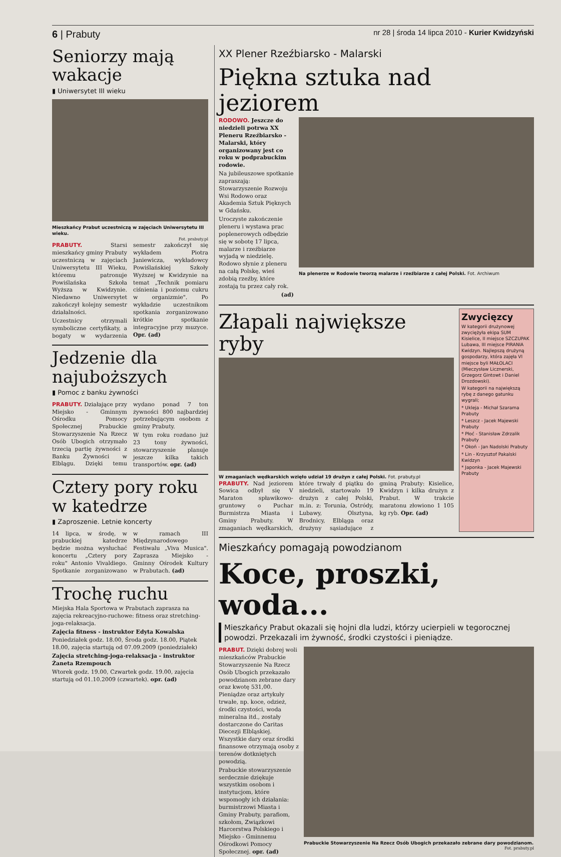6 | Prabuty nr 28 | środa 14 lipca 2010 - Kurier Kwidzyński
Seniorzy mają wakacje
▮ Uniwersytet III wieku
Mieszkańcy Prabut uczestniczą w zajęciach Uniwersytetu III wieku.
Fot. prabuty.pl
PRABUTY. Starsi mieszkańcy gminy Prabuty uczestniczą w zajęciach Uniwersytetu III Wieku, któremu patronuje Powiślańska Szkoła Wyższa w Kwidzynie. Niedawno Uniwersytet zakończył kolejny semestr działalności.
Uczestnicy otrzymali symboliczne certyfikaty, a bogaty w wydarzenia semestr zakończył się wykładem Piotra Janiewicza, wykładowcy Powiślańskiej Szkoły Wyższej w Kwidzynie na temat „Technik pomiaru ciśnienia i poziomu cukru w organizmie". Po wykładzie uczestnikom spotkania zorganizowano krótkie spotkanie integracyjne przy muzyce. Opr. (ad)
Jedzenie dla najuboższych
▮ Pomoc z banku żywności
PRABUTY. Działające przy Miejsko - Gminnym Ośrodku Pomocy Społecznej Prabuckie Stowarzyszenie Na Rzecz Osób Ubogich otrzymało trzecią partię żywności z Banku Żywności w Elblągu. Dzięki temu wydano ponad 7 ton żywności 800 najbardziej potrzebującym osobom z gminy Prabuty.
W tym roku rozdano już 23 tony żywności, stowarzyszenie planuje jeszcze kilka takich transportów. opr. (ad)
Cztery pory roku w katedrze
▮ Zaproszenie. Letnie koncerty
14 lipca, w środę, w prabuckiej katedrze będzie można wysłuchać koncertu „Cztery pory roku" Antonio Vivaldiego. Spotkanie zorganizowano w ramach III Międzynarodowego Festiwalu „Viva Musica". Zaprasza Miejsko - Gminny Ośrodek Kultury w Prabutach. (ad)
Trochę ruchu
Miejska Hala Sportowa w Prabutach zaprasza na zajęcia rekreacyjno-ruchowe: fitness oraz stretching-joga-relaksacja.
Zajęcia fitness - instruktor Edyta Kowalska
Poniedziałek godz. 18.00, Środa godz. 18.00, Piątek 18.00, zajęcia startują od 07.09.2009 (poniedziałek)
Zajęcia stretching-joga-relaksacja - instruktor Żaneta Rzempouch
Wtorek godz. 19.00, Czwartek godz. 19.00, zajęcia startują od 01.10.2009 (czwartek). opr. (ad)
XX Plener Rzeźbiarsko - Malarski
Piękna sztuka nad jeziorem
RODOWO. Jeszcze do niedzieli potrwa XX Pleneru Rzeźbiarsko - Malarski, który organizowany jest co roku w podprabuckim rodowie.
Na jubileuszowe spotkanie zapraszają: Stowarzyszenie Rozwoju Wsi Rodowo oraz Akademia Sztuk Pięknych w Gdańsku.
Uroczyste zakończenie pleneru i wystawa prac poplenerowych odbędzie się w sobotę 17 lipca, malarze i rzeźbiarze wyjadą w niedzielę. Rodowo słynie z pleneru na całą Polskę, wieś zdobią rzeźby, które zostają tu przez cały rok.
(ad)
Na plenerze w Rodowie tworzą malarze i rzeźbiarze z całej Polski. Fot. Archiwum
Złapali największe ryby
W zmaganiach wędkarskich wzięło udział 19 drużyn z całej Polski. Fot. prabuty.pl
PRABUTY. Nad jeziorem Sowica odbył się V Maraton spławikowo-gruntowy o Puchar Burmistrza Miasta i Gminy Prabuty. W zmaganiach wędkarskich, które trwały d piątku do niedzieli, startowało 19 drużyn z całej Polski, m.in. z: Torunia, Ostródy, Lubawy, Olsztyna, Brodnicy, Elbląga oraz drużyny sąsiadujące z gminą Prabuty: Kisielice, Kwidzyn i kilka drużyn z Prabut. W trakcie maratonu złowiono 1 105 kg ryb. Opr. (ad)
Zwycięzcy
W kategorii drużynowej zwyciężyła ekipa SUM Kisielice, II miejsce SZCZUPAK Lubawa, III miejsce PIRANIA Kwidzyn. Najlepszą drużyną gospodarzy, która zajęła VI miejsce byli MAŁOLACI (Mieczysław Licznerski, Grzegorz Gintowt i Daniel Drozdowski).
W kategorii na największą rybę z danego gatunku wygrali;
* Ukleja - Michał Szarama Prabuty
* Leszcz - Jacek Majewski Prabuty
* Płoć - Stanisław Zdrzalik Prabuty
* Okoń - Jan Nadolski Prabuty
* Lin - Krzysztof Pakalski Kwidzyn
* Japonka - Jacek Majewski Prabuty
Mieszkańcy pomagają powodzianom
Koce, proszki, woda...
Mieszkańcy Prabut okazali się hojni dla ludzi, którzy ucierpieli w tegorocznej powodzi. Przekazali im żywność, środki czystości i pieniądze.
PRABUT. Dzięki dobrej woli mieszkańców Prabuckie Stowarzyszenie Na Rzecz Osób Ubogich przekazało powodzianom zebrane dary oraz kwotę 531,00. Pieniądze oraz artykuły trwałe, np. koce, odzież, środki czystości, woda mineralna itd., zostały dostarczone do Caritas Diecezji Elbląskiej. Wszystkie dary oraz środki finansowe otrzymają osoby z terenów dotkniętych powodzią.
Prabuckie stowarzyszenie serdecznie dziękuje wszystkim osobom i instytucjom, które wspomogły ich działania: burmistrzowi Miasta i Gminy Prabuty, parafiom, szkołom, Związkowi Harcerstwa Polskiego i Miejsko - Gminnemu Ośrodkowi Pomocy Społecznej. opr. (ad)
Prabuckie Stowarzyszenie Na Rzecz Osób Ubogich przekazało zebrane dary powodzianom.
Fot. prabuty.pl